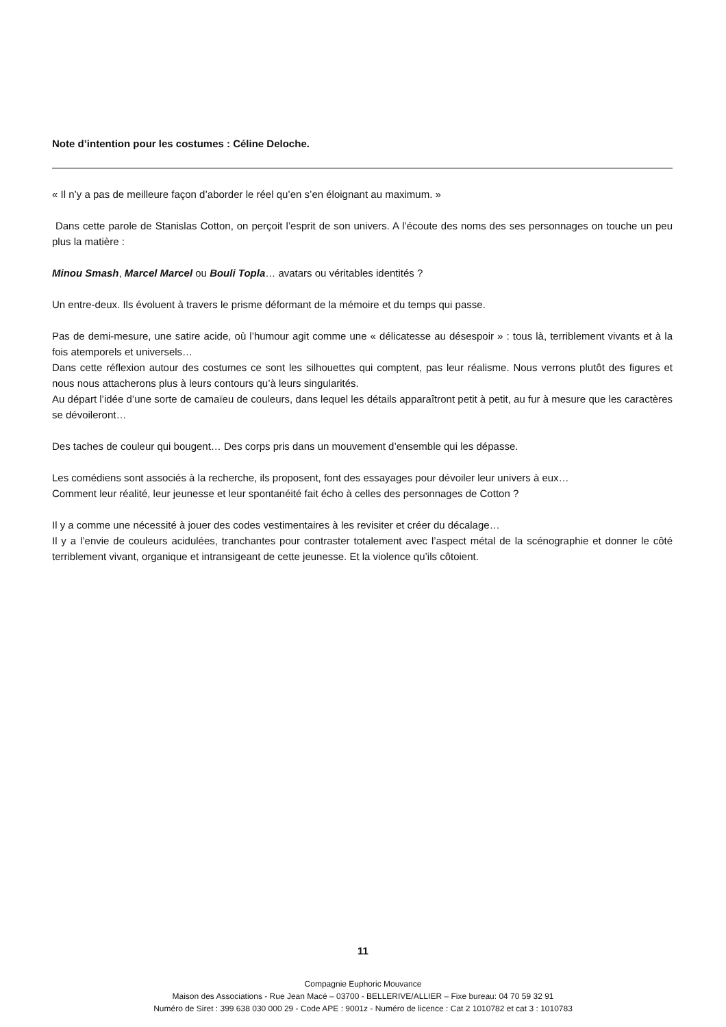Note d’intention pour les costumes : Céline Deloche.
« Il n’y a pas de meilleure façon d’aborder le réel qu’en s’en éloignant au maximum. »
Dans cette parole de Stanislas Cotton, on perçoit l’esprit de son univers. A l’écoute des noms des ses personnages on touche un peu plus la matière :
Minou Smash, Marcel Marcel ou Bouli Topla… avatars ou véritables identités ?
Un entre-deux. Ils évoluent à travers le prisme déformant de la mémoire et du temps qui passe.
Pas de demi-mesure, une satire acide, où l’humour agit comme une « délicatesse au désespoir » : tous là, terriblement vivants et à la fois atemporels et universels…
Dans cette réflexion autour des costumes ce sont les silhouettes qui comptent, pas leur réalisme. Nous verrons plutôt des figures et nous nous attacherons plus à leurs contours qu’à leurs singularités.
Au départ l’idée d’une sorte de camaïeu de couleurs, dans lequel les détails apparaîtront petit à petit, au fur à mesure que les caractères se dévoileront…
Des taches de couleur qui bougent… Des corps pris dans un mouvement d’ensemble qui les dépasse.
Les comédiens sont associés à la recherche, ils proposent, font des essayages pour dévoiler leur univers à eux…
Comment leur réalité, leur jeunesse et leur spontanéité fait écho à celles des personnages de Cotton ?
Il y a comme une nécessité à jouer des codes vestimentaires à les revisiter et créer du décalage…
Il y a l’envie de couleurs acidulées, tranchantes pour contraster totalement avec l’aspect métal de la scénographie et donner le côté terriblement vivant, organique et intransigeant de cette jeunesse. Et la violence qu’ils côtoient.
11
Compagnie Euphoric Mouvance
Maison des Associations - Rue Jean Macé – 03700 - BELLERIVE/ALLIER – Fixe bureau: 04 70 59 32 91
Numéro de Siret : 399 638 030 000 29 - Code APE : 9001z - Numéro de licence : Cat 2 1010782 et cat 3 : 1010783